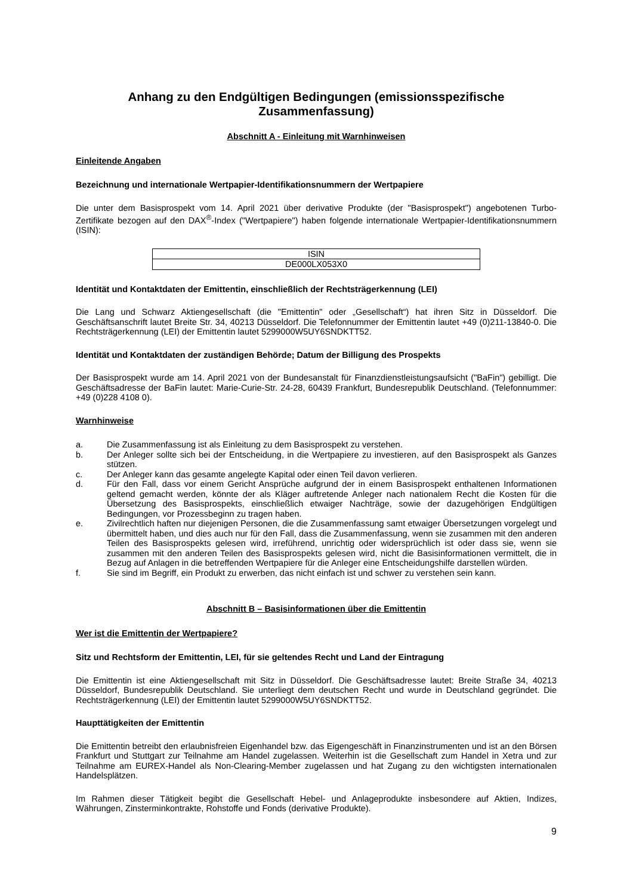Anhang zu den Endgültigen Bedingungen (emissionsspezifische Zusammenfassung)
Abschnitt A - Einleitung mit Warnhinweisen
Einleitende Angaben
Bezeichnung und internationale Wertpapier-Identifikationsnummern der Wertpapiere
Die unter dem Basisprospekt vom 14. April 2021 über derivative Produkte (der "Basisprospekt") angebotenen Turbo-Zertifikate bezogen auf den DAX<sup>®</sup>-Index ("Wertpapiere") haben folgende internationale Wertpapier-Identifikationsnummern (ISIN):
| ISIN |
| DE000LX053X0 |
Identität und Kontaktdaten der Emittentin, einschließlich der Rechtsträgerkennung (LEI)
Die Lang und Schwarz Aktiengesellschaft (die "Emittentin" oder „Gesellschaft“) hat ihren Sitz in Düsseldorf. Die Geschäftsanschrift lautet Breite Str. 34, 40213 Düsseldorf. Die Telefonnummer der Emittentin lautet +49 (0)211-13840-0. Die Rechtsträgerkennung (LEI) der Emittentin lautet 5299000W5UY6SNDKTT52.
Identität und Kontaktdaten der zuständigen Behörde; Datum der Billigung des Prospekts
Der Basisprospekt wurde am 14. April 2021 von der Bundesanstalt für Finanzdienstleistungsaufsicht ("BaFin") gebilligt. Die Geschäftsadresse der BaFin lautet: Marie-Curie-Str. 24-28, 60439 Frankfurt, Bundesrepublik Deutschland. (Telefonnummer: +49 (0)228 4108 0).
Warnhinweise
a. Die Zusammenfassung ist als Einleitung zu dem Basisprospekt zu verstehen.
b. Der Anleger sollte sich bei der Entscheidung, in die Wertpapiere zu investieren, auf den Basisprospekt als Ganzes stützen.
c. Der Anleger kann das gesamte angelegte Kapital oder einen Teil davon verlieren.
d. Für den Fall, dass vor einem Gericht Ansprüche aufgrund der in einem Basisprospekt enthaltenen Informationen geltend gemacht werden, könnte der als Kläger auftretende Anleger nach nationalem Recht die Kosten für die Übersetzung des Basisprospekts, einschließlich etwaiger Nachträge, sowie der dazugehörigen Endgültigen Bedingungen, vor Prozessbeginn zu tragen haben.
e. Zivilrechtlich haften nur diejenigen Personen, die die Zusammenfassung samt etwaiger Übersetzungen vorgelegt und übermittelt haben, und dies auch nur für den Fall, dass die Zusammenfassung, wenn sie zusammen mit den anderen Teilen des Basisprospekts gelesen wird, irreführend, unrichtig oder widersprüchlich ist oder dass sie, wenn sie zusammen mit den anderen Teilen des Basisprospekts gelesen wird, nicht die Basisinformationen vermittelt, die in Bezug auf Anlagen in die betreffenden Wertpapiere für die Anleger eine Entscheidungshilfe darstellen würden.
f. Sie sind im Begriff, ein Produkt zu erwerben, das nicht einfach ist und schwer zu verstehen sein kann.
Abschnitt B – Basisinformationen über die Emittentin
Wer ist die Emittentin der Wertpapiere?
Sitz und Rechtsform der Emittentin, LEI, für sie geltendes Recht und Land der Eintragung
Die Emittentin ist eine Aktiengesellschaft mit Sitz in Düsseldorf. Die Geschäftsadresse lautet: Breite Straße 34, 40213 Düsseldorf, Bundesrepublik Deutschland. Sie unterliegt dem deutschen Recht und wurde in Deutschland gegründet. Die Rechtsträgerkennung (LEI) der Emittentin lautet 5299000W5UY6SNDKTT52.
Haupttätigkeiten der Emittentin
Die Emittentin betreibt den erlaubnisfreien Eigenhandel bzw. das Eigengeschäft in Finanzinstrumenten und ist an den Börsen Frankfurt und Stuttgart zur Teilnahme am Handel zugelassen. Weiterhin ist die Gesellschaft zum Handel in Xetra und zur Teilnahme am EUREX-Handel als Non-Clearing-Member zugelassen und hat Zugang zu den wichtigsten internationalen Handelsplätzen.
Im Rahmen dieser Tätigkeit begibt die Gesellschaft Hebel- und Anlageprodukte insbesondere auf Aktien, Indizes, Währungen, Zinsterminkontrakte, Rohstoffe und Fonds (derivative Produkte).
9